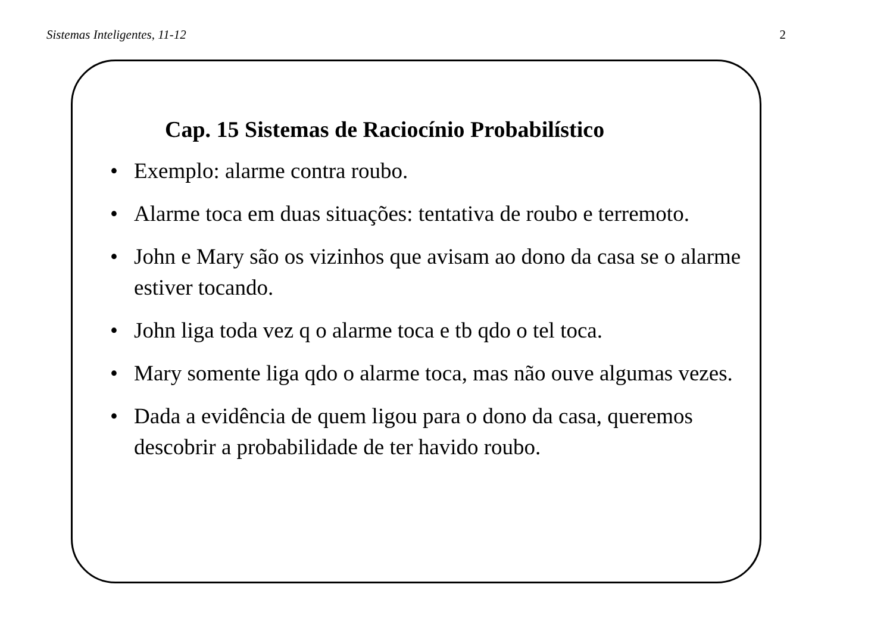Sistemas Inteligentes, 11-12 2
Cap. 15 Sistemas de Raciocínio Probabilístico
• Exemplo: alarme contra roubo.
• Alarme toca em duas situações: tentativa de roubo e terremoto.
• John e Mary são os vizinhos que avisam ao dono da casa se o alarme estiver tocando.
• John liga toda vez q o alarme toca e tb qdo o tel toca.
• Mary somente liga qdo o alarme toca, mas não ouve algumas vezes.
• Dada a evidência de quem ligou para o dono da casa, queremos descobrir a probabilidade de ter havido roubo.